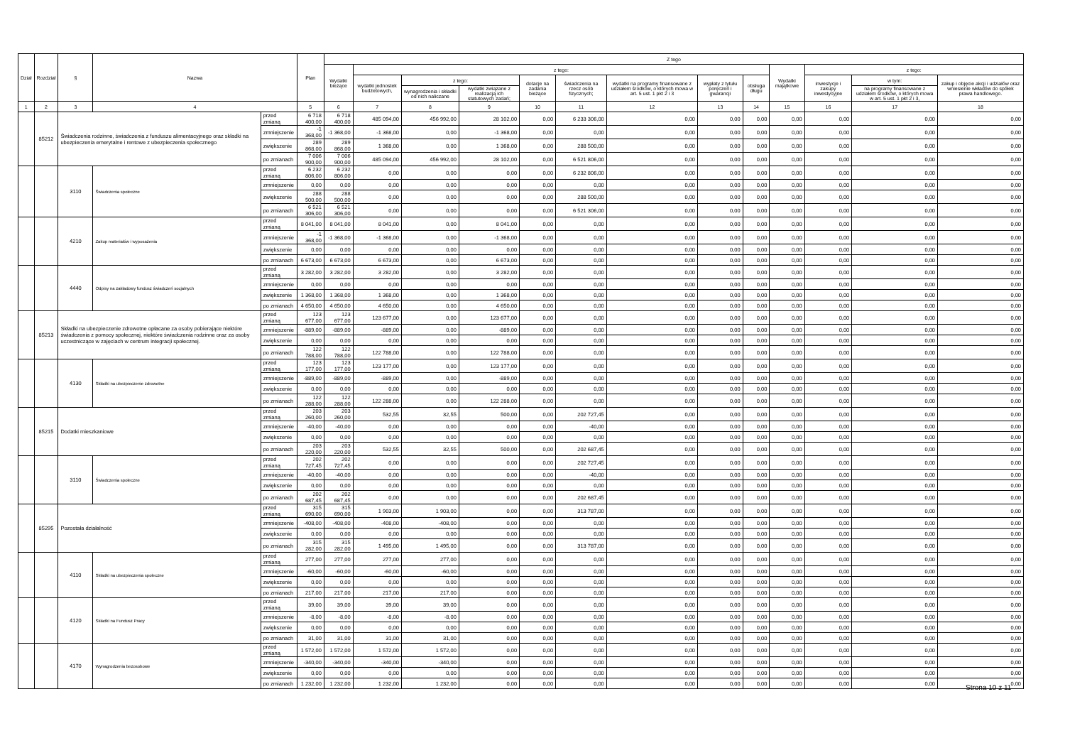| Dział | Rozdział | § | Nazwa | | Plan | Z tego | | | | | | | | | | | | |
| --- | --- | --- | --- | --- | --- | --- | --- | --- | --- | --- | --- | --- | --- | --- | --- | --- | --- | --- |
| | | | | | | Wydatki bieżące | z tego: | | | | | | | | Wydatki majątkowe | z tego: | | |
| | | | | | | | wydatki jednostek budżetowych, | z tego: | | dotacje na zadania bieżące | świadczenia na rzecz osób fizycznych; | wydatki na programy finansowane z udziałem środków, o których mowa w art. 5 ust. 1 pkt 2 i 3 | wypłaty z tytułu poręczeń i gwarancji | obsługa długu | | inwestycje i zakupy inwestycyjne | w tym: | zakup i objęcie akcji i udziałów oraz wniesienie wkładów do spółek prawa handlowego. |
| | | | | | | | | wynagrodzenia i składki od nich naliczane | wydatki związane z realizacją ich statutowych zadań; | | | | | | | | na programy finansowane z udziałem środków, o których mowa w art. 5 ust. 1 pkt 2 i 3, | |
| 1 | 2 | 3 | 4 | | 5 | 6 | 7 | 8 | 9 | 10 | 11 | 12 | 13 | 14 | 15 | 16 | 17 | 18 |
| | 85212 | Świadczenia rodzinne, świadczenia z funduszu alimentacyjnego oraz składki na ubezpieczenia emerytalne i rentowe z ubezpieczenia społecznego | | przed zmianą | 6 718 400,00 | 6 718 400,00 | 485 094,00 | 456 992,00 | 28 102,00 | 0,00 | 6 233 306,00 | 0,00 | 0,00 | 0,00 | 0,00 | 0,00 | 0,00 | 0,00 |
| | | | | zmniejszenie | -1 368,00 | -1 368,00 | -1 368,00 | 0,00 | -1 368,00 | 0,00 | 0,00 | 0,00 | 0,00 | 0,00 | 0,00 | 0,00 | 0,00 | 0,00 |
| | | | | zwiększenie | 289 868,00 | 289 868,00 | 1 368,00 | 0,00 | 1 368,00 | 0,00 | 288 500,00 | 0,00 | 0,00 | 0,00 | 0,00 | 0,00 | 0,00 | 0,00 |
| | | | | po zmianach | 7 006 900,00 | 7 006 900,00 | 485 094,00 | 456 992,00 | 28 102,00 | 0,00 | 6 521 806,00 | 0,00 | 0,00 | 0,00 | 0,00 | 0,00 | 0,00 | 0,00 |
| | | 3110 | Świadczenia społeczne | przed zmianą | 6 232 806,00 | 6 232 806,00 | 0,00 | 0,00 | 0,00 | 0,00 | 6 232 806,00 | 0,00 | 0,00 | 0,00 | 0,00 | 0,00 | 0,00 | 0,00 |
| | | | | zmniejszenie | 0,00 | 0,00 | 0,00 | 0,00 | 0,00 | 0,00 | 0,00 | 0,00 | 0,00 | 0,00 | 0,00 | 0,00 | 0,00 | 0,00 |
| | | | | zwiększenie | 288 500,00 | 288 500,00 | 0,00 | 0,00 | 0,00 | 0,00 | 288 500,00 | 0,00 | 0,00 | 0,00 | 0,00 | 0,00 | 0,00 | 0,00 |
| | | | | po zmianach | 6 521 306,00 | 6 521 306,00 | 0,00 | 0,00 | 0,00 | 0,00 | 6 521 306,00 | 0,00 | 0,00 | 0,00 | 0,00 | 0,00 | 0,00 | 0,00 |
| | | 4210 | Zakup materiałów i wyposażenia | przed zmianą | 8 041,00 | 8 041,00 | 8 041,00 | 0,00 | 8 041,00 | 0,00 | 0,00 | 0,00 | 0,00 | 0,00 | 0,00 | 0,00 | 0,00 | 0,00 |
| | | | | zmniejszenie | -1 368,00 | -1 368,00 | -1 368,00 | 0,00 | -1 368,00 | 0,00 | 0,00 | 0,00 | 0,00 | 0,00 | 0,00 | 0,00 | 0,00 | 0,00 |
| | | | | zwiększenie | 0,00 | 0,00 | 0,00 | 0,00 | 0,00 | 0,00 | 0,00 | 0,00 | 0,00 | 0,00 | 0,00 | 0,00 | 0,00 | 0,00 |
| | | | | po zmianach | 6 673,00 | 6 673,00 | 6 673,00 | 0,00 | 6 673,00 | 0,00 | 0,00 | 0,00 | 0,00 | 0,00 | 0,00 | 0,00 | 0,00 | 0,00 |
| | | 4440 | Odpisy na zakładowy fundusz świadczeń socjalnych | przed zmianą | 3 282,00 | 3 282,00 | 3 282,00 | 0,00 | 3 282,00 | 0,00 | 0,00 | 0,00 | 0,00 | 0,00 | 0,00 | 0,00 | 0,00 | 0,00 |
| | | | | zmniejszenie | 0,00 | 0,00 | 0,00 | 0,00 | 0,00 | 0,00 | 0,00 | 0,00 | 0,00 | 0,00 | 0,00 | 0,00 | 0,00 | 0,00 |
| | | | | zwiększenie | 1 368,00 | 1 368,00 | 1 368,00 | 0,00 | 1 368,00 | 0,00 | 0,00 | 0,00 | 0,00 | 0,00 | 0,00 | 0,00 | 0,00 | 0,00 |
| | | | | po zmianach | 4 650,00 | 4 650,00 | 4 650,00 | 0,00 | 4 650,00 | 0,00 | 0,00 | 0,00 | 0,00 | 0,00 | 0,00 | 0,00 | 0,00 | 0,00 |
| | 85213 | Składki na ubezpieczenie zdrowotne opłacane za osoby pobierające niektóre świadczenia z pomocy społecznej, niektóre świadczenia rodzinne oraz za osoby uczestniczące w zajęciach w centrum integracji społecznej. | | przed zmianą | 123 677,00 | 123 677,00 | 123 677,00 | 0,00 | 123 677,00 | 0,00 | 0,00 | 0,00 | 0,00 | 0,00 | 0,00 | 0,00 | 0,00 | 0,00 |
| | | | | zmniejszenie | -889,00 | -889,00 | -889,00 | 0,00 | -889,00 | 0,00 | 0,00 | 0,00 | 0,00 | 0,00 | 0,00 | 0,00 | 0,00 | 0,00 |
| | | | | zwiększenie | 0,00 | 0,00 | 0,00 | 0,00 | 0,00 | 0,00 | 0,00 | 0,00 | 0,00 | 0,00 | 0,00 | 0,00 | 0,00 | 0,00 |
| | | | | po zmianach | 122 788,00 | 122 788,00 | 122 788,00 | 0,00 | 122 788,00 | 0,00 | 0,00 | 0,00 | 0,00 | 0,00 | 0,00 | 0,00 | 0,00 | 0,00 |
| | | 4130 | Składki na ubezpieczenie zdrowotne | przed zmianą | 123 177,00 | 123 177,00 | 123 177,00 | 0,00 | 123 177,00 | 0,00 | 0,00 | 0,00 | 0,00 | 0,00 | 0,00 | 0,00 | 0,00 | 0,00 |
| | | | | zmniejszenie | -889,00 | -889,00 | -889,00 | 0,00 | -889,00 | 0,00 | 0,00 | 0,00 | 0,00 | 0,00 | 0,00 | 0,00 | 0,00 | 0,00 |
| | | | | zwiększenie | 0,00 | 0,00 | 0,00 | 0,00 | 0,00 | 0,00 | 0,00 | 0,00 | 0,00 | 0,00 | 0,00 | 0,00 | 0,00 | 0,00 |
| | | | | po zmianach | 122 288,00 | 122 288,00 | 122 288,00 | 0,00 | 122 288,00 | 0,00 | 0,00 | 0,00 | 0,00 | 0,00 | 0,00 | 0,00 | 0,00 | 0,00 |
| | 85215 | Dodatki mieszkaniowe | | przed zmianą | 203 260,00 | 203 260,00 | 532,55 | 32,55 | 500,00 | 0,00 | 202 727,45 | 0,00 | 0,00 | 0,00 | 0,00 | 0,00 | 0,00 | 0,00 |
| | | | | zmniejszenie | -40,00 | -40,00 | 0,00 | 0,00 | 0,00 | 0,00 | -40,00 | 0,00 | 0,00 | 0,00 | 0,00 | 0,00 | 0,00 | 0,00 |
| | | | | zwiększenie | 0,00 | 0,00 | 0,00 | 0,00 | 0,00 | 0,00 | 0,00 | 0,00 | 0,00 | 0,00 | 0,00 | 0,00 | 0,00 | 0,00 |
| | | | | po zmianach | 203 220,00 | 203 220,00 | 532,55 | 32,55 | 500,00 | 0,00 | 202 687,45 | 0,00 | 0,00 | 0,00 | 0,00 | 0,00 | 0,00 | 0,00 |
| | | 3110 | Świadczenia społeczne | przed zmianą | 202 727,45 | 202 727,45 | 0,00 | 0,00 | 0,00 | 0,00 | 202 727,45 | 0,00 | 0,00 | 0,00 | 0,00 | 0,00 | 0,00 | 0,00 |
| | | | | zmniejszenie | -40,00 | -40,00 | 0,00 | 0,00 | 0,00 | 0,00 | -40,00 | 0,00 | 0,00 | 0,00 | 0,00 | 0,00 | 0,00 | 0,00 |
| | | | | zwiększenie | 0,00 | 0,00 | 0,00 | 0,00 | 0,00 | 0,00 | 0,00 | 0,00 | 0,00 | 0,00 | 0,00 | 0,00 | 0,00 | 0,00 |
| | | | | po zmianach | 202 687,45 | 202 687,45 | 0,00 | 0,00 | 0,00 | 0,00 | 202 687,45 | 0,00 | 0,00 | 0,00 | 0,00 | 0,00 | 0,00 | 0,00 |
| | 85295 | Pozostała działalność | | przed zmianą | 315 690,00 | 315 690,00 | 1 903,00 | 1 903,00 | 0,00 | 0,00 | 313 787,00 | 0,00 | 0,00 | 0,00 | 0,00 | 0,00 | 0,00 | 0,00 |
| | | | | zmniejszenie | -408,00 | -408,00 | -408,00 | -408,00 | 0,00 | 0,00 | 0,00 | 0,00 | 0,00 | 0,00 | 0,00 | 0,00 | 0,00 | 0,00 |
| | | | | zwiększenie | 0,00 | 0,00 | 0,00 | 0,00 | 0,00 | 0,00 | 0,00 | 0,00 | 0,00 | 0,00 | 0,00 | 0,00 | 0,00 | 0,00 |
| | | | | po zmianach | 315 282,00 | 315 282,00 | 1 495,00 | 1 495,00 | 0,00 | 0,00 | 313 787,00 | 0,00 | 0,00 | 0,00 | 0,00 | 0,00 | 0,00 | 0,00 |
| | | 4110 | Składki na ubezpieczenia społeczne | przed zmianą | 277,00 | 277,00 | 277,00 | 277,00 | 0,00 | 0,00 | 0,00 | 0,00 | 0,00 | 0,00 | 0,00 | 0,00 | 0,00 | 0,00 |
| | | | | zmniejszenie | -60,00 | -60,00 | -60,00 | -60,00 | 0,00 | 0,00 | 0,00 | 0,00 | 0,00 | 0,00 | 0,00 | 0,00 | 0,00 | 0,00 |
| | | | | zwiększenie | 0,00 | 0,00 | 0,00 | 0,00 | 0,00 | 0,00 | 0,00 | 0,00 | 0,00 | 0,00 | 0,00 | 0,00 | 0,00 | 0,00 |
| | | | | po zmianach | 217,00 | 217,00 | 217,00 | 217,00 | 0,00 | 0,00 | 0,00 | 0,00 | 0,00 | 0,00 | 0,00 | 0,00 | 0,00 | 0,00 |
| | | 4120 | Składki na Fundusz Pracy | przed zmianą | 39,00 | 39,00 | 39,00 | 39,00 | 0,00 | 0,00 | 0,00 | 0,00 | 0,00 | 0,00 | 0,00 | 0,00 | 0,00 | 0,00 |
| | | | | zmniejszenie | -8,00 | -8,00 | -8,00 | -8,00 | 0,00 | 0,00 | 0,00 | 0,00 | 0,00 | 0,00 | 0,00 | 0,00 | 0,00 | 0,00 |
| | | | | zwiększenie | 0,00 | 0,00 | 0,00 | 0,00 | 0,00 | 0,00 | 0,00 | 0,00 | 0,00 | 0,00 | 0,00 | 0,00 | 0,00 | 0,00 |
| | | | | po zmianach | 31,00 | 31,00 | 31,00 | 31,00 | 0,00 | 0,00 | 0,00 | 0,00 | 0,00 | 0,00 | 0,00 | 0,00 | 0,00 | 0,00 |
| | | 4170 | Wynagrodzenia bezosobowe | przed zmianą | 1 572,00 | 1 572,00 | 1 572,00 | 1 572,00 | 0,00 | 0,00 | 0,00 | 0,00 | 0,00 | 0,00 | 0,00 | 0,00 | 0,00 | 0,00 |
| | | | | zmniejszenie | -340,00 | -340,00 | -340,00 | -340,00 | 0,00 | 0,00 | 0,00 | 0,00 | 0,00 | 0,00 | 0,00 | 0,00 | 0,00 | 0,00 |
| | | | | zwiększenie | 0,00 | 0,00 | 0,00 | 0,00 | 0,00 | 0,00 | 0,00 | 0,00 | 0,00 | 0,00 | 0,00 | 0,00 | 0,00 | 0,00 |
| | | | | po zmianach | 1 232,00 | 1 232,00 | 1 232,00 | 1 232,00 | 0,00 | 0,00 | 0,00 | 0,00 | 0,00 | 0,00 | 0,00 | 0,00 | 0,00 | 0,00 |
Strona 10 z 11